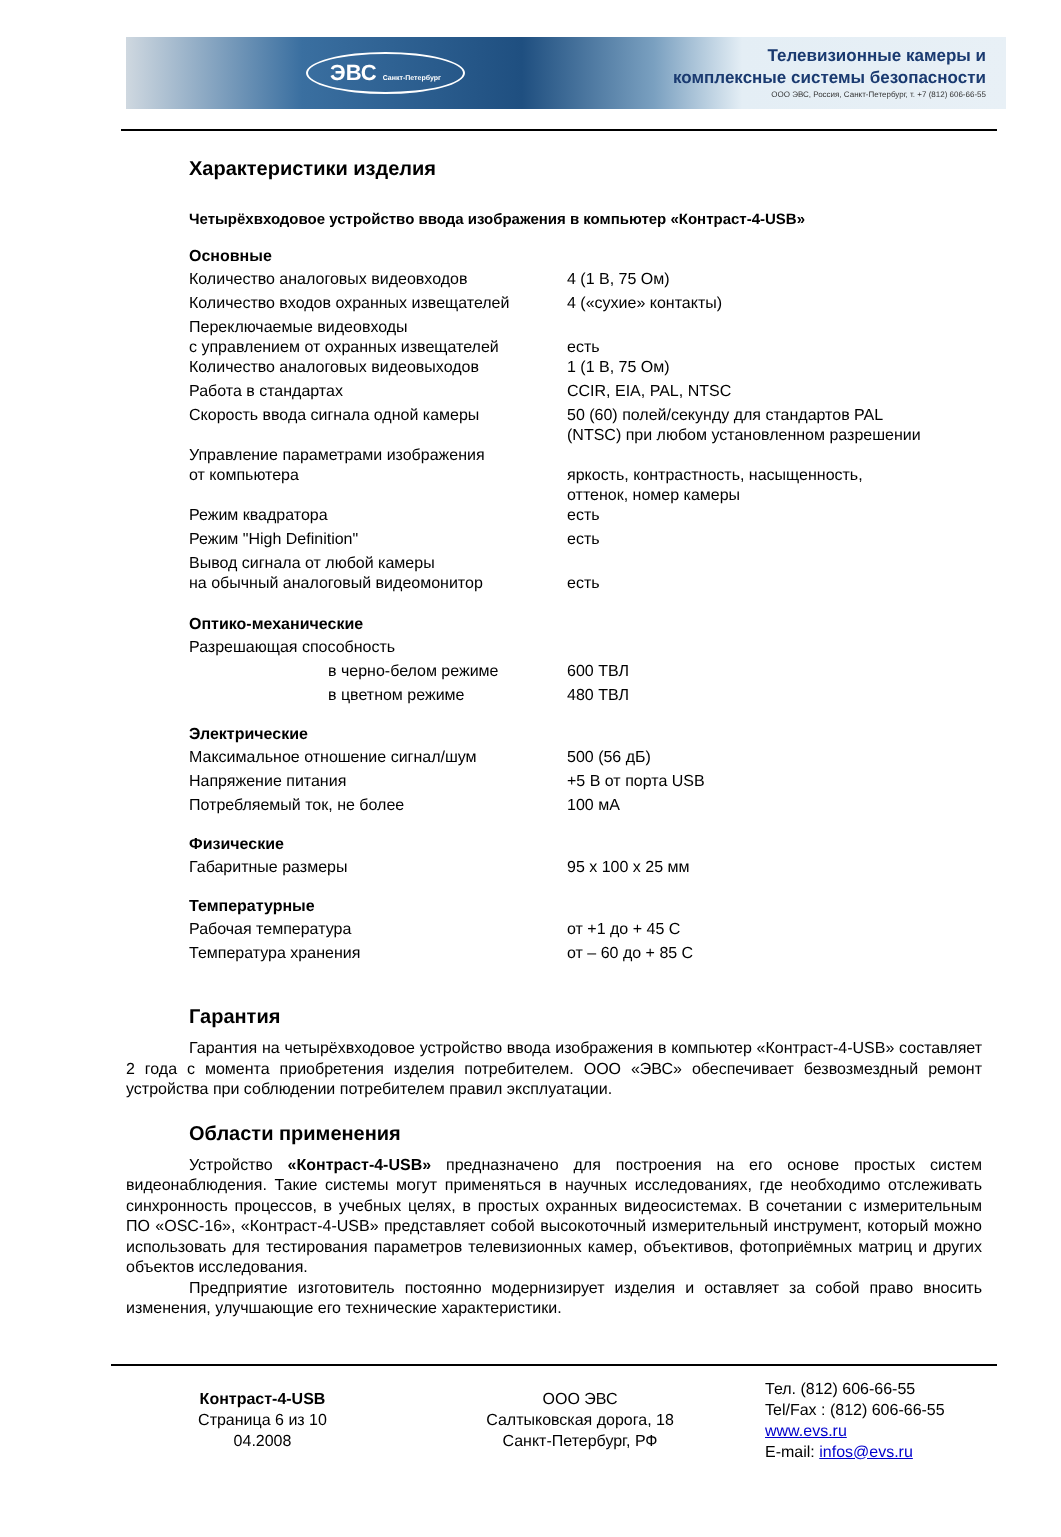ЭВС Санкт-Петербург
Телевизионные камеры и
комплексные системы безопасности
ООО ЭВС, Россия, Санкт-Петербург, т. +7 (812) 606-66-55
Характеристики изделия
Четырёхвходовое устройство ввода изображения в компьютер «Контраст-4-USB»
Основные
| Количество аналоговых видеовходов | 4 (1 В, 75 Ом) |
| Количество входов охранных извещателей | 4 («сухие» контакты) |
| Переключаемые видеовходы с управлением от охранных извещателей | есть |
| Количество аналоговых видеовыходов | 1 (1 В, 75 Ом) |
| Работа в стандартах | CCIR, EIA, PAL, NTSC |
| Скорость ввода сигнала одной камеры | 50 (60) полей/секунду для стандартов PAL (NTSC) при любом установленном разрешении |
| Управление параметрами изображения от компьютера | яркость, контрастность, насыщенность, оттенок, номер камеры |
| Режим квадратора | есть |
| Режим "High Definition" | есть |
| Вывод сигнала от любой камеры на обычный аналоговый видеомонитор | есть |
Оптико-механические
| Разрешающая способность | |
| в черно-белом режиме | 600 ТВЛ |
| в цветном режиме | 480 ТВЛ |
Электрические
| Максимальное отношение сигнал/шум | 500 (56 дБ) |
| Напряжение питания | +5 В от порта USB |
| Потребляемый ток, не более | 100 мА |
Физические
| Габаритные размеры | 95 х 100 х 25 мм |
Температурные
| Рабочая температура | от +1 до + 45 С |
| Температура хранения | от – 60 до + 85 С |
Гарантия
Гарантия на четырёхвходовое устройство ввода изображения в компьютер «Контраст-4-USB» составляет 2 года с момента приобретения изделия потребителем. ООО «ЭВС» обеспечивает безвозмездный ремонт устройства при соблюдении потребителем правил эксплуатации.
Области применения
Устройство «Контраст-4-USB» предназначено для построения на его основе простых систем видеонаблюдения. Такие системы могут применяться в научных исследованиях, где необходимо отслеживать синхронность процессов, в учебных целях, в простых охранных видеосистемах. В сочетании с измерительным ПО «OSC-16», «Контраст-4-USB» представляет собой высокоточный измерительный инструмент, который можно использовать для тестирования параметров телевизионных камер, объективов, фотоприёмных матриц и других объектов исследования.
Предприятие изготовитель постоянно модернизирует изделия и оставляет за собой право вносить изменения, улучшающие его технические характеристики.
Контраст-4-USB
Страница 6 из 10
04.2008
ООО ЭВС
Салтыковская дорога, 18
Санкт-Петербург, РФ
Тел. (812) 606-66-55
Tel/Fax : (812) 606-66-55
www.evs.ru
E-mail: infos@evs.ru